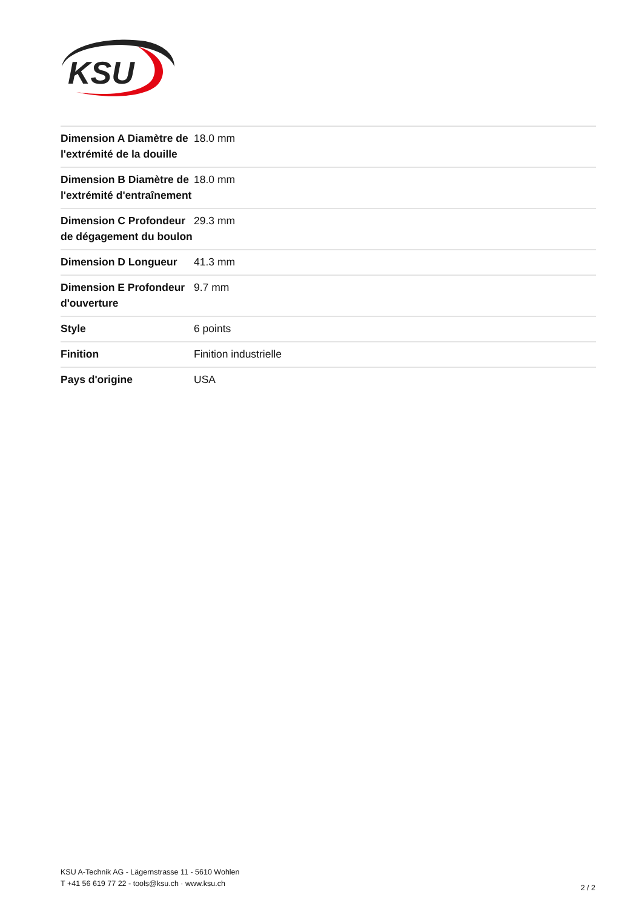KSU
| Dimension A Diamètre de l'extrémité de la douille | 18.0 mm |
| Dimension B Diamètre de l'extrémité d'entraînement | 18.0 mm |
| Dimension C Profondeur de dégagement du boulon | 29.3 mm |
| Dimension D Longueur | 41.3 mm |
| Dimension E Profondeur d'ouverture | 9.7 mm |
| Style | 6 points |
| Finition | Finition industrielle |
| Pays d'origine | USA |
KSU A-Technik AG - Lägernstrasse 11 - 5610 Wohlen
T +41 56 619 77 22 - tools@ksu.ch · www.ksu.ch
2 / 2